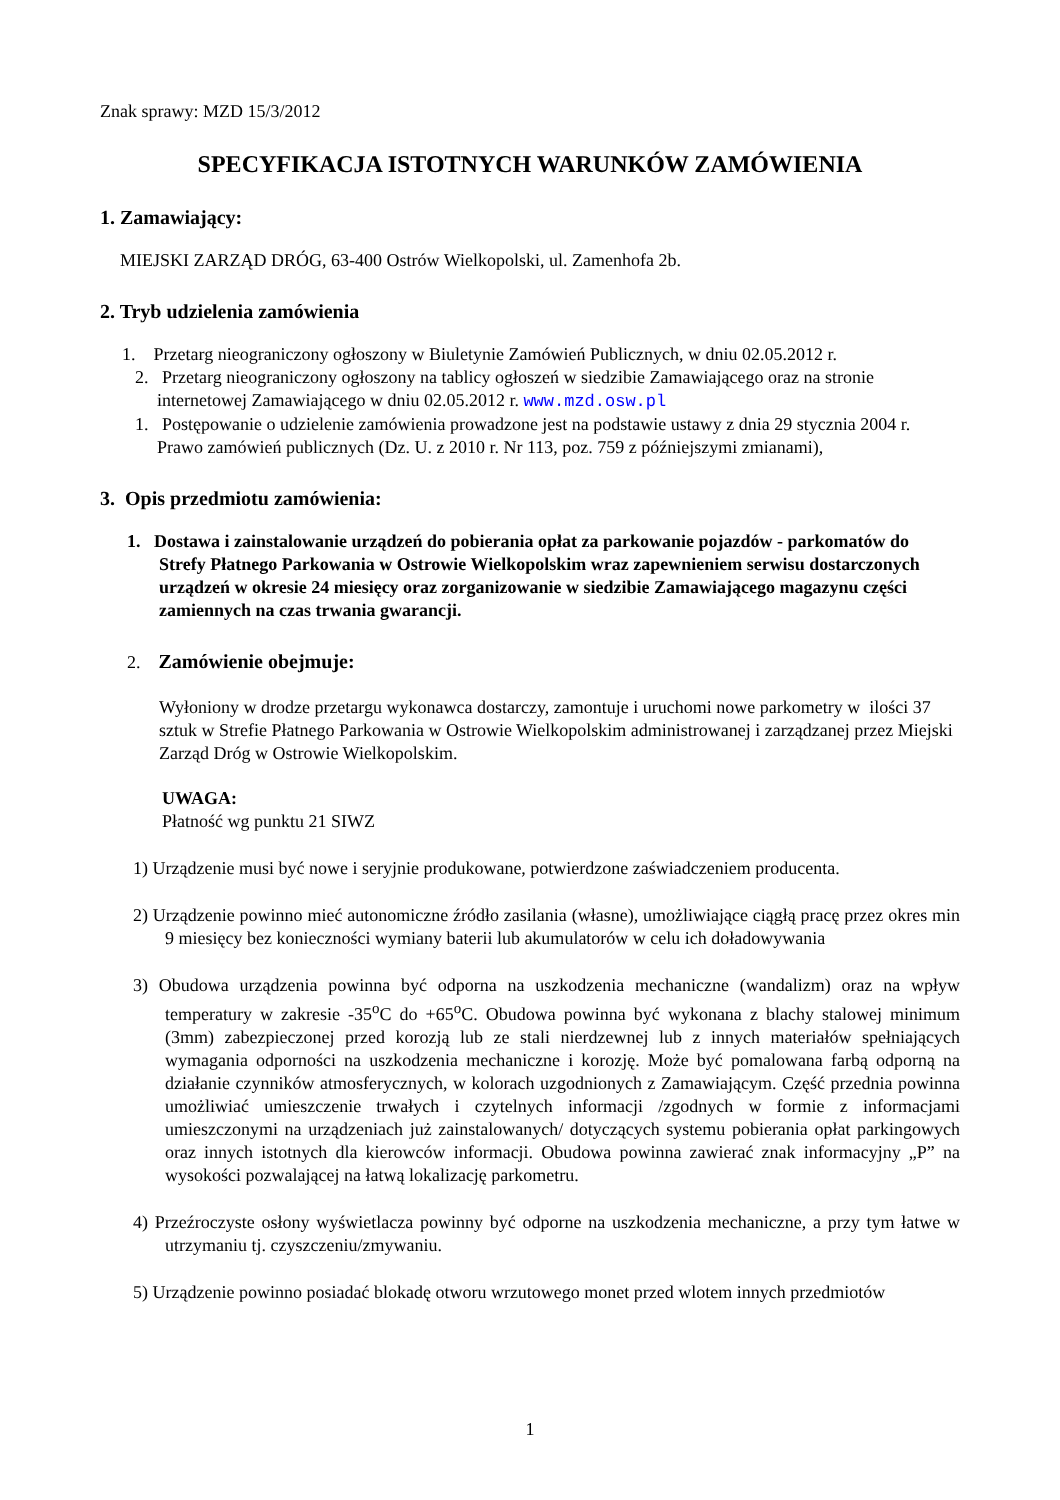Znak sprawy: MZD 15/3/2012
SPECYFIKACJA ISTOTNYCH WARUNKÓW ZAMÓWIENIA
1. Zamawiający:
MIEJSKI ZARZĄD DRÓG, 63-400 Ostrów Wielkopolski, ul. Zamenhofa 2b.
2. Tryb udzielenia zamówienia
1. Przetarg nieograniczony ogłoszony w Biuletynie Zamówień Publicznych, w dniu 02.05.2012 r.
2. Przetarg nieograniczony ogłoszony na tablicy ogłoszeń w siedzibie Zamawiającego oraz na stronie internetowej Zamawiającego w dniu 02.05.2012 r. www.mzd.osw.pl
1. Postępowanie o udzielenie zamówienia prowadzone jest na podstawie ustawy z dnia 29 stycznia 2004 r. Prawo zamówień publicznych (Dz. U. z 2010 r. Nr 113, poz. 759 z późniejszymi zmianami),
3. Opis przedmiotu zamówienia:
1. Dostawa i zainstalowanie urządzeń do pobierania opłat za parkowanie pojazdów - parkomatów do Strefy Płatnego Parkowania w Ostrowie Wielkopolskim wraz zapewnieniem serwisu dostarczonych urządzeń w okresie 24 miesięcy oraz zorganizowanie w siedzibie Zamawiającego magazynu części zamiennych na czas trwania gwarancji.
2. Zamówienie obejmuje:
Wyłoniony w drodze przetargu wykonawca dostarczy, zamontuje i uruchomi nowe parkometry w ilości 37 sztuk w Strefie Płatnego Parkowania w Ostrowie Wielkopolskim administrowanej i zarządzanej przez Miejski Zarząd Dróg w Ostrowie Wielkopolskim.
UWAGA:
Płatność wg punktu 21 SIWZ
1) Urządzenie musi być nowe i seryjnie produkowane, potwierdzone zaświadczeniem producenta.
2) Urządzenie powinno mieć autonomiczne źródło zasilania (własne), umożliwiające ciągłą pracę przez okres min 9 miesięcy bez konieczności wymiany baterii lub akumulatorów w celu ich doładowywania
3) Obudowa urządzenia powinna być odporna na uszkodzenia mechaniczne (wandalizm) oraz na wpływ temperatury w zakresie -35<sup>o</sup>C do +65<sup>o</sup>C. Obudowa powinna być wykonana z blachy stalowej minimum (3mm) zabezpieczonej przed korozją lub ze stali nierdzewnej lub z innych materiałów spełniających wymagania odporności na uszkodzenia mechaniczne i korozję. Może być pomalowana farbą odporną na działanie czynników atmosferycznych, w kolorach uzgodnionych z Zamawiającym. Część przednia powinna umożliwiać umieszczenie trwałych i czytelnych informacji /zgodnych w formie z informacjami umieszczonymi na urządzeniach już zainstalowanych/ dotyczących systemu pobierania opłat parkingowych oraz innych istotnych dla kierowców informacji. Obudowa powinna zawierać znak informacyjny „P” na wysokości pozwalającej na łatwą lokalizację parkometru.
4) Przeźroczyste osłony wyświetlacza powinny być odporne na uszkodzenia mechaniczne, a przy tym łatwe w utrzymaniu tj. czyszczeniu/zmywaniu.
5) Urządzenie powinno posiadać blokadę otworu wrzutowego monet przed wlotem innych przedmiotów
1